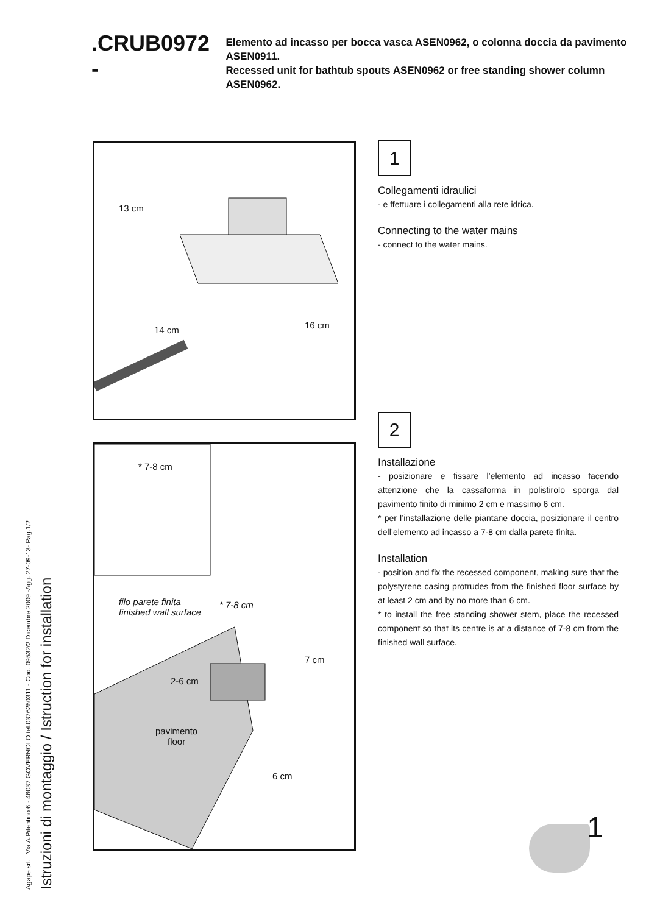Agape srl. Via A.Pitentino 6 - 46037 GOVERNOLO tel.0376250311 - Cod. 09532/2 Dicembre 2009 -Agg. 27-09-13- Pag.1/2
Istruzioni di montaggio / Istruction for installation
.CRUB0972 -
Elemento ad incasso per bocca vasca ASEN0962, o colonna doccia da pavimento ASEN0911.
Recessed unit for bathtub spouts ASEN0962 or free standing shower column ASEN0962.
13 cm
14 cm 16 cm
* 7-8 cm
filo parete finita
finished wall surface
* 7-8 cm
7 cm
2-6 cm
pavimento
floor
6 cm
1
Collegamenti idraulici
- e ffettuare i collegamenti alla rete idrica.
Connecting to the water mains
- connect to the water mains.
2
Installazione
- posizionare e fissare l’elemento ad incasso facendo attenzione che la cassaforma in polistirolo sporga dal pavimento finito di minimo 2 cm e massimo 6 cm.
* per l’installazione delle piantane doccia, posizionare il centro dell’elemento ad incasso a 7-8 cm dalla parete finita.
Installation
- position and fix the recessed component, making sure that the polystyrene casing protrudes from the finished floor surface by at least 2 cm and by no more than 6 cm.
* to install the free standing shower stem, place the recessed component so that its centre is at a distance of 7-8 cm from the finished wall surface.
1